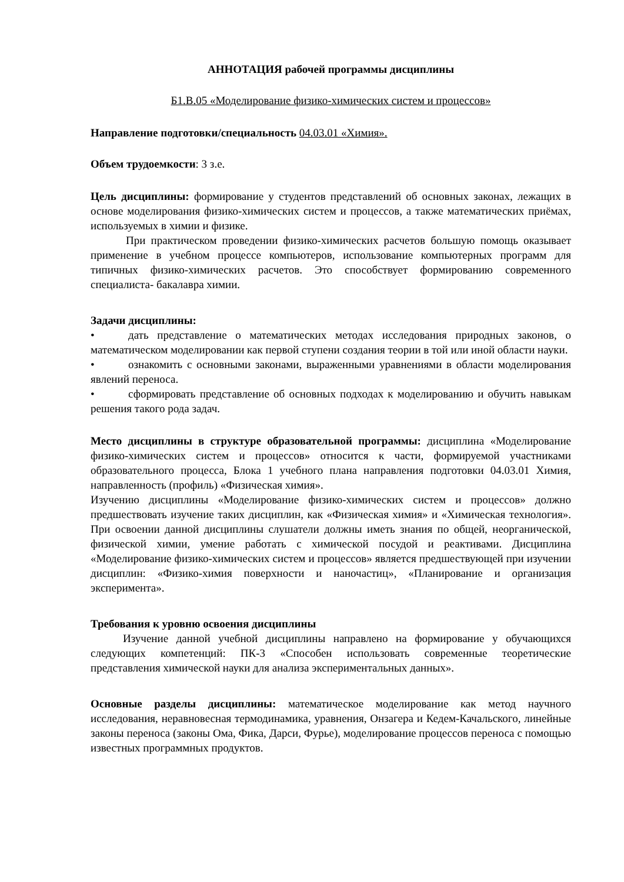АННОТАЦИЯ рабочей программы дисциплины
Б1.В.05 «Моделирование физико-химических систем и процессов»
Направление подготовки/специальность 04.03.01 «Химия».
Объем трудоемкости: 3 з.е.
Цель дисциплины: формирование у студентов представлений об основных законах, лежащих в основе моделирования физико-химических систем и процессов, а также математических приёмах, используемых в химии и физике.
При практическом проведении физико-химических расчетов большую помощь оказывает применение в учебном процессе компьютеров, использование компьютерных программ для типичных физико-химических расчетов. Это способствует формированию современного специалиста- бакалавра химии.
Задачи дисциплины:
• дать представление о математических методах исследования природных законов, о математическом моделировании как первой ступени создания теории в той или иной области науки.
• ознакомить с основными законами, выраженными уравнениями в области моделирования явлений переноса.
• сформировать представление об основных подходах к моделированию и обучить навыкам решения такого рода задач.
Место дисциплины в структуре образовательной программы: дисциплина «Моделирование физико-химических систем и процессов» относится к части, формируемой участниками образовательного процесса, Блока 1 учебного плана направления подготовки 04.03.01 Химия, направленность (профиль) «Физическая химия».
Изучению дисциплины «Моделирование физико-химических систем и процессов» должно предшествовать изучение таких дисциплин, как «Физическая химия» и «Химическая технология». При освоении данной дисциплины слушатели должны иметь знания по общей, неорганической, физической химии, умение работать с химической посудой и реактивами. Дисциплина «Моделирование физико-химических систем и процессов» является предшествующей при изучении дисциплин: «Физико-химия поверхности и наночастиц», «Планирование и организация эксперимента».
Требования к уровню освоения дисциплины
Изучение данной учебной дисциплины направлено на формирование у обучающихся следующих компетенций: ПК-3 «Способен использовать современные теоретические представления химической науки для анализа экспериментальных данных».
Основные разделы дисциплины: математическое моделирование как метод научного исследования, неравновесная термодинамика, уравнения, Онзагера и Кедем-Качальского, линейные законы переноса (законы Ома, Фика, Дарси, Фурье), моделирование процессов переноса с помощью известных программных продуктов.